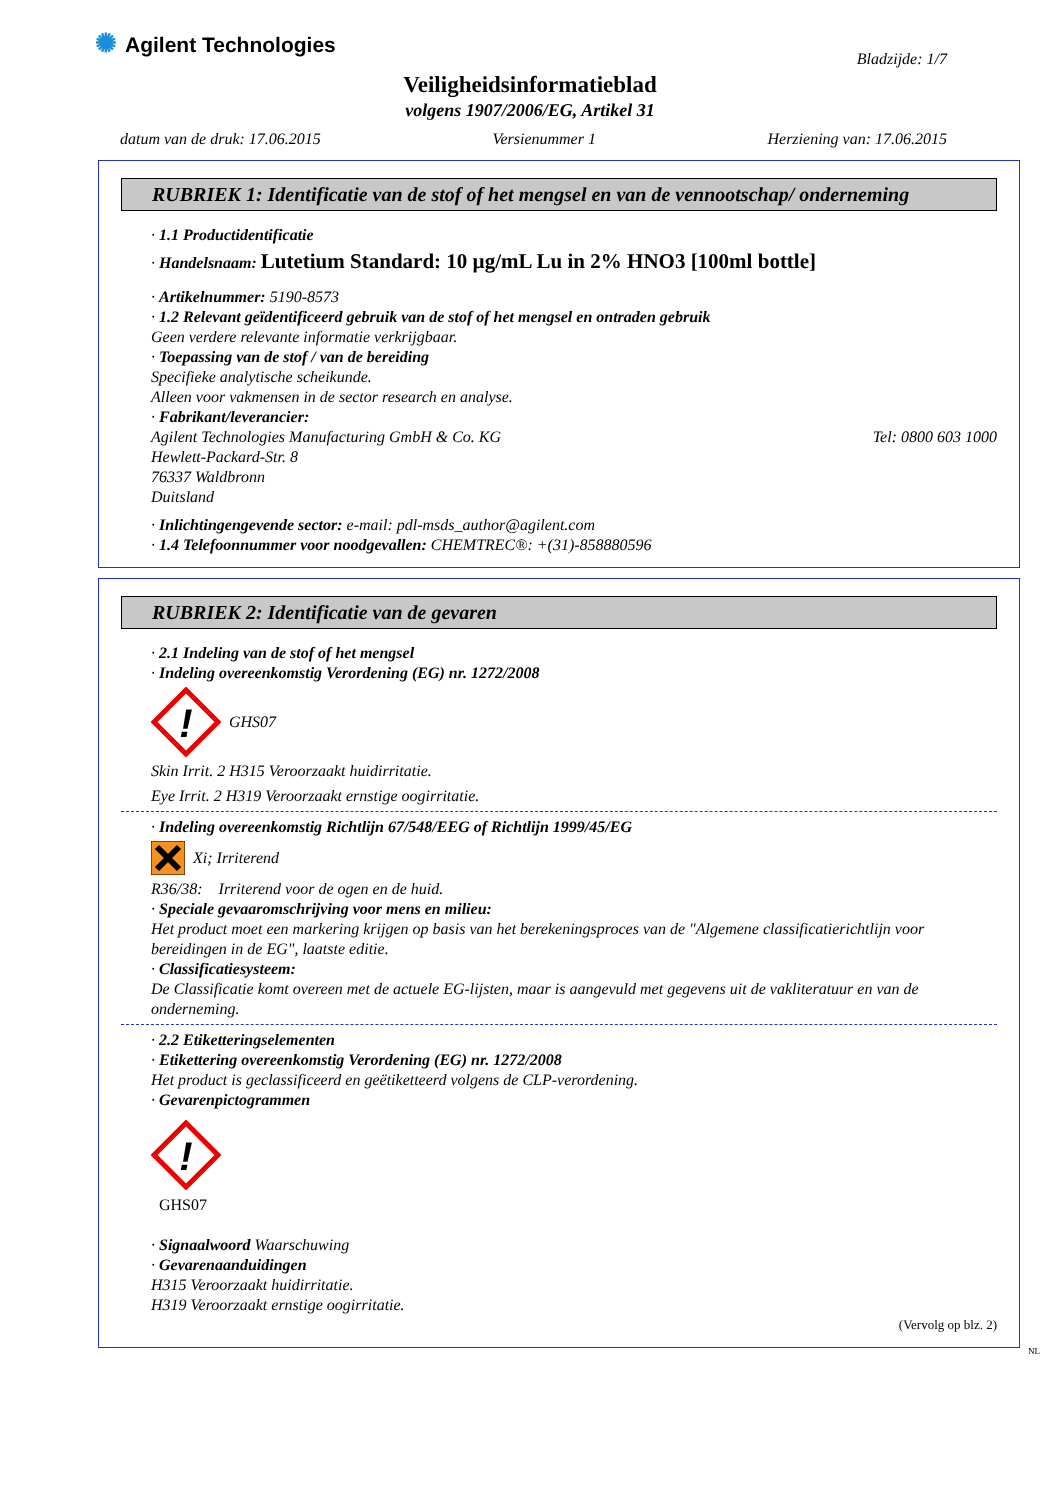✺ Agilent Technologies
Bladzijde: 1/7
Veiligheidsinformatieblad
volgens 1907/2006/EG, Artikel 31
datum van de druk: 17.06.2015 Versienummer 1 Herziening van: 17.06.2015
RUBRIEK 1: Identificatie van de stof of het mengsel en van de vennootschap/ onderneming
· 1.1 Productidentificatie
· Handelsnaam: Lutetium Standard: 10 µg/mL Lu in 2% HNO3 [100ml bottle]
· Artikelnummer: 5190-8573
· 1.2 Relevant geïdentificeerd gebruik van de stof of het mengsel en ontraden gebruik
Geen verdere relevante informatie verkrijgbaar.
· Toepassing van de stof / van de bereiding
Specifieke analytische scheikunde.
Alleen voor vakmensen in de sector research en analyse.
· Fabrikant/leverancier:
Agilent Technologies Manufacturing GmbH & Co. KG Tel: 0800 603 1000
Hewlett-Packard-Str. 8
76337 Waldbronn
Duitsland
· Inlichtingengevende sector: e-mail: pdl-msds_author@agilent.com
· 1.4 Telefoonnummer voor noodgevallen: CHEMTREC®: +(31)-858880596
RUBRIEK 2: Identificatie van de gevaren
· 2.1 Indeling van de stof of het mengsel
· Indeling overeenkomstig Verordening (EG) nr. 1272/2008
!
GHS07
Skin Irrit. 2 H315 Veroorzaakt huidirritatie.
Eye Irrit. 2 H319 Veroorzaakt ernstige oogirritatie.
· Indeling overeenkomstig Richtlijn 67/548/EEG of Richtlijn 1999/45/EG
Xi; Irriterend
R36/38: Irriterend voor de ogen en de huid.
· Speciale gevaaromschrijving voor mens en milieu:
Het product moet een markering krijgen op basis van het berekeningsproces van de "Algemene classificatierichtlijn voor bereidingen in de EG", laatste editie.
· Classificatiesysteem:
De Classificatie komt overeen met de actuele EG-lijsten, maar is aangevuld met gegevens uit de vakliteratuur en van de onderneming.
· 2.2 Etiketteringselementen
· Etikettering overeenkomstig Verordening (EG) nr. 1272/2008
Het product is geclassificeerd en geëtiketteerd volgens de CLP-verordening.
· Gevarenpictogrammen
!
GHS07
· Signaalwoord Waarschuwing
· Gevarenaanduidingen
H315 Veroorzaakt huidirritatie.
H319 Veroorzaakt ernstige oogirritatie.
(Vervolg op blz. 2)
NL